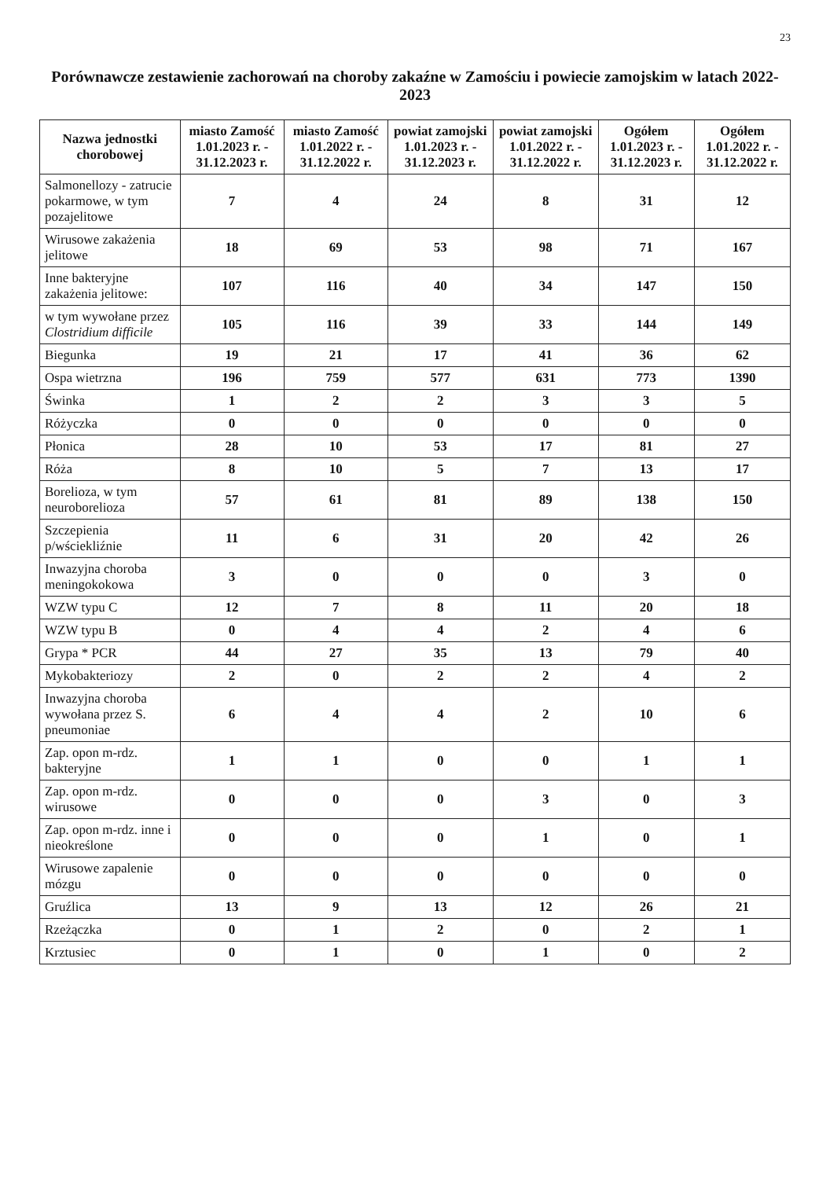23
Porównawcze zestawienie zachorowań na choroby zakaźne w Zamościu i powiecie zamojskim w latach 2022-2023
| Nazwa jednostki chorobowej | miasto Zamość 1.01.2023 r. - 31.12.2023 r. | miasto Zamość 1.01.2022 r. - 31.12.2022 r. | powiat zamojski 1.01.2023 r. - 31.12.2023 r. | powiat zamojski 1.01.2022 r. - 31.12.2022 r. | Ogółem 1.01.2023 r. - 31.12.2023 r. | Ogółem 1.01.2022 r. - 31.12.2022 r. |
| --- | --- | --- | --- | --- | --- | --- |
| Salmonellozy - zatrucie pokarmowe, w tym pozajelitowe | 7 | 4 | 24 | 8 | 31 | 12 |
| Wirusowe zakażenia jelitowe | 18 | 69 | 53 | 98 | 71 | 167 |
| Inne bakteryjne zakażenia jelitowe: | 107 | 116 | 40 | 34 | 147 | 150 |
| w tym wywołane przez Clostridium difficile | 105 | 116 | 39 | 33 | 144 | 149 |
| Biegunka | 19 | 21 | 17 | 41 | 36 | 62 |
| Ospa wietrzna | 196 | 759 | 577 | 631 | 773 | 1390 |
| Świnka | 1 | 2 | 2 | 3 | 3 | 5 |
| Różyczka | 0 | 0 | 0 | 0 | 0 | 0 |
| Płonica | 28 | 10 | 53 | 17 | 81 | 27 |
| Róża | 8 | 10 | 5 | 7 | 13 | 17 |
| Borelioza, w tym neuroborelioza | 57 | 61 | 81 | 89 | 138 | 150 |
| Szczepienia p/wściekliźnie | 11 | 6 | 31 | 20 | 42 | 26 |
| Inwazyjna choroba meningokokowa | 3 | 0 | 0 | 0 | 3 | 0 |
| WZW typu C | 12 | 7 | 8 | 11 | 20 | 18 |
| WZW typu B | 0 | 4 | 4 | 2 | 4 | 6 |
| Grypa * PCR | 44 | 27 | 35 | 13 | 79 | 40 |
| Mykobakteriozy | 2 | 0 | 2 | 2 | 4 | 2 |
| Inwazyjna choroba wywołana przez S. pneumoniae | 6 | 4 | 4 | 2 | 10 | 6 |
| Zap. opon m-rdz. bakteryjne | 1 | 1 | 0 | 0 | 1 | 1 |
| Zap. opon m-rdz. wirusowe | 0 | 0 | 0 | 3 | 0 | 3 |
| Zap. opon m-rdz. inne i nieokreślone | 0 | 0 | 0 | 1 | 0 | 1 |
| Wirusowe zapalenie mózgu | 0 | 0 | 0 | 0 | 0 | 0 |
| Gruźlica | 13 | 9 | 13 | 12 | 26 | 21 |
| Rzeżączka | 0 | 1 | 2 | 0 | 2 | 1 |
| Krztusiec | 0 | 1 | 0 | 1 | 0 | 2 |